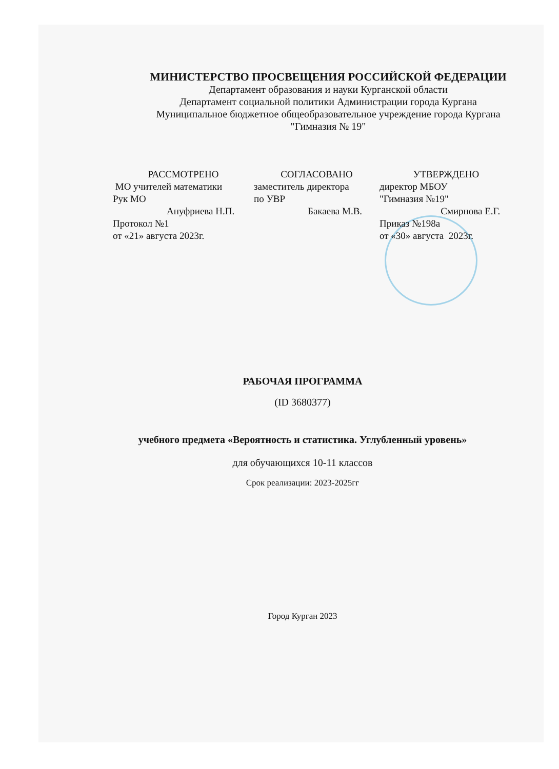МИНИСТЕРСТВО ПРОСВЕЩЕНИЯ РОССИЙСКОЙ ФЕДЕРАЦИИ
Департамент образования и науки Курганской области
Департамент социальной политики Администрации города Кургана
Муниципальное бюджетное общеобразовательное учреждение города Кургана "Гимназия № 19"
РАССМОТРЕНО
МО учителей математики
Рук МО
Ануфриева Н.П.
Протокол №1
от «21» августа 2023г.
СОГЛАСОВАНО
заместитель директора
по УВР
Бакаева М.В.
УТВЕРЖДЕНО
директор МБОУ
"Гимназия №19"
Смирнова Е.Г.
Приказ №198а
от «30» августа 2023г.
РАБОЧАЯ ПРОГРАММА
(ID 3680377)
учебного предмета «Вероятность и статистика. Углубленный уровень»
для обучающихся 10-11 классов
Срок реализации: 2023-2025гг
Город Курган 2023